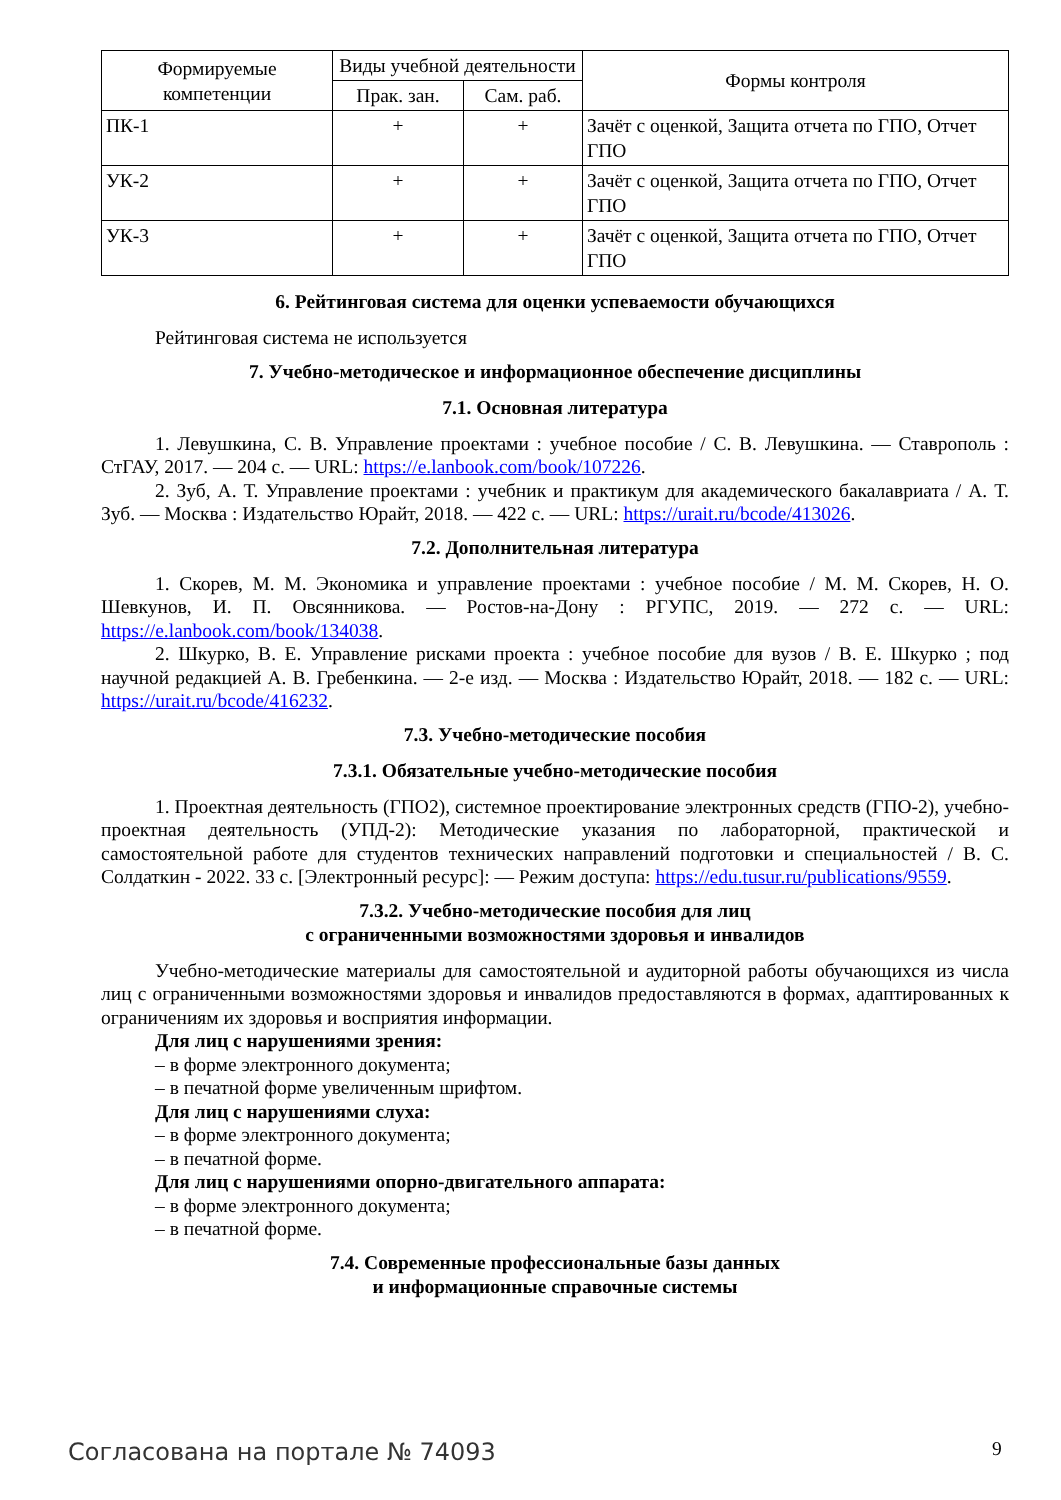| Формируемые компетенции | Виды учебной деятельности | | Формы контроля |
| --- | --- | --- | --- |
| | Прак. зан. | Сам. раб. | |
| ПК-1 | + | + | Зачёт с оценкой, Защита отчета по ГПО, Отчет ГПО |
| УК-2 | + | + | Зачёт с оценкой, Защита отчета по ГПО, Отчет ГПО |
| УК-3 | + | + | Зачёт с оценкой, Защита отчета по ГПО, Отчет ГПО |
6. Рейтинговая система для оценки успеваемости обучающихся
Рейтинговая система не используется
7. Учебно-методическое и информационное обеспечение дисциплины
7.1. Основная литература
1. Левушкина, С. В. Управление проектами : учебное пособие / С. В. Левушкина. — Ставрополь : СтГАУ, 2017. — 204 с. — URL: https://e.lanbook.com/book/107226.
2. Зуб, А. Т. Управление проектами : учебник и практикум для академического бакалавриата / А. Т. Зуб. — Москва : Издательство Юрайт, 2018. — 422 с. — URL: https://urait.ru/bcode/413026.
7.2. Дополнительная литература
1. Скорев, М. М. Экономика и управление проектами : учебное пособие / М. М. Скорев, Н. О. Шевкунов, И. П. Овсянникова. — Ростов-на-Дону : РГУПС, 2019. — 272 с. — URL: https://e.lanbook.com/book/134038.
2. Шкурко, В. Е. Управление рисками проекта : учебное пособие для вузов / В. Е. Шкурко ; под научной редакцией А. В. Гребенкина. — 2-е изд. — Москва : Издательство Юрайт, 2018. — 182 с. — URL: https://urait.ru/bcode/416232.
7.3. Учебно-методические пособия
7.3.1. Обязательные учебно-методические пособия
1. Проектная деятельность (ГПО2), системное проектирование электронных средств (ГПО-2), учебно-проектная деятельность (УПД-2): Методические указания по лабораторной, практической и самостоятельной работе для студентов технических направлений подготовки и специальностей / В. С. Солдаткин - 2022. 33 с. [Электронный ресурс]: — Режим доступа: https://edu.tusur.ru/publications/9559.
7.3.2. Учебно-методические пособия для лиц
с ограниченными возможностями здоровья и инвалидов
Учебно-методические материалы для самостоятельной и аудиторной работы обучающихся из числа лиц с ограниченными возможностями здоровья и инвалидов предоставляются в формах, адаптированных к ограничениям их здоровья и восприятия информации.
Для лиц с нарушениями зрения:
– в форме электронного документа;
– в печатной форме увеличенным шрифтом.
Для лиц с нарушениями слуха:
– в форме электронного документа;
– в печатной форме.
Для лиц с нарушениями опорно-двигательного аппарата:
– в форме электронного документа;
– в печатной форме.
7.4. Современные профессиональные базы данных
и информационные справочные системы
Согласована на портале № 74093 9